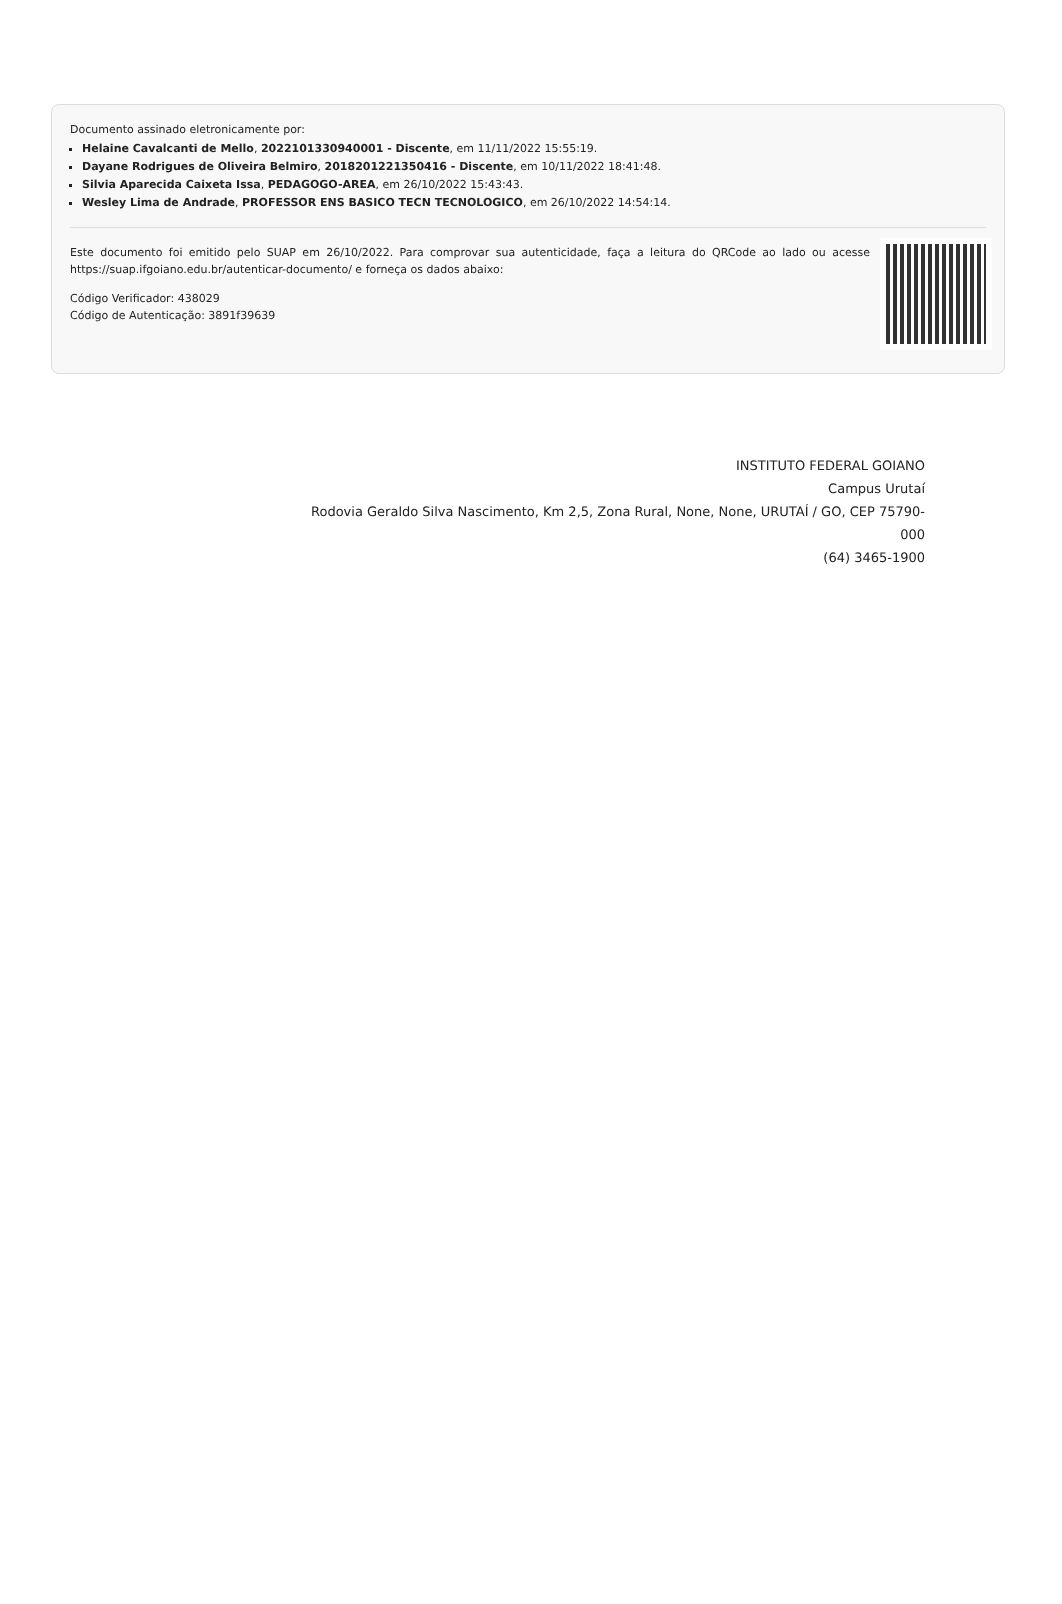Documento assinado eletronicamente por:
Helaine Cavalcanti de Mello, 2022101330940001 - Discente, em 11/11/2022 15:55:19.
Dayane Rodrigues de Oliveira Belmiro, 2018201221350416 - Discente, em 10/11/2022 18:41:48.
Silvia Aparecida Caixeta Issa, PEDAGOGO-AREA, em 26/10/2022 15:43:43.
Wesley Lima de Andrade, PROFESSOR ENS BASICO TECN TECNOLOGICO, em 26/10/2022 14:54:14.
Este documento foi emitido pelo SUAP em 26/10/2022. Para comprovar sua autenticidade, faça a leitura do QRCode ao lado ou acesse https://suap.ifgoiano.edu.br/autenticar-documento/ e forneça os dados abaixo:
Código Verificador: 438029
Código de Autenticação: 3891f39639
INSTITUTO FEDERAL GOIANO
Campus Urutaí
Rodovia Geraldo Silva Nascimento, Km 2,5, Zona Rural, None, None, URUTAÍ / GO, CEP 75790-000
(64) 3465-1900